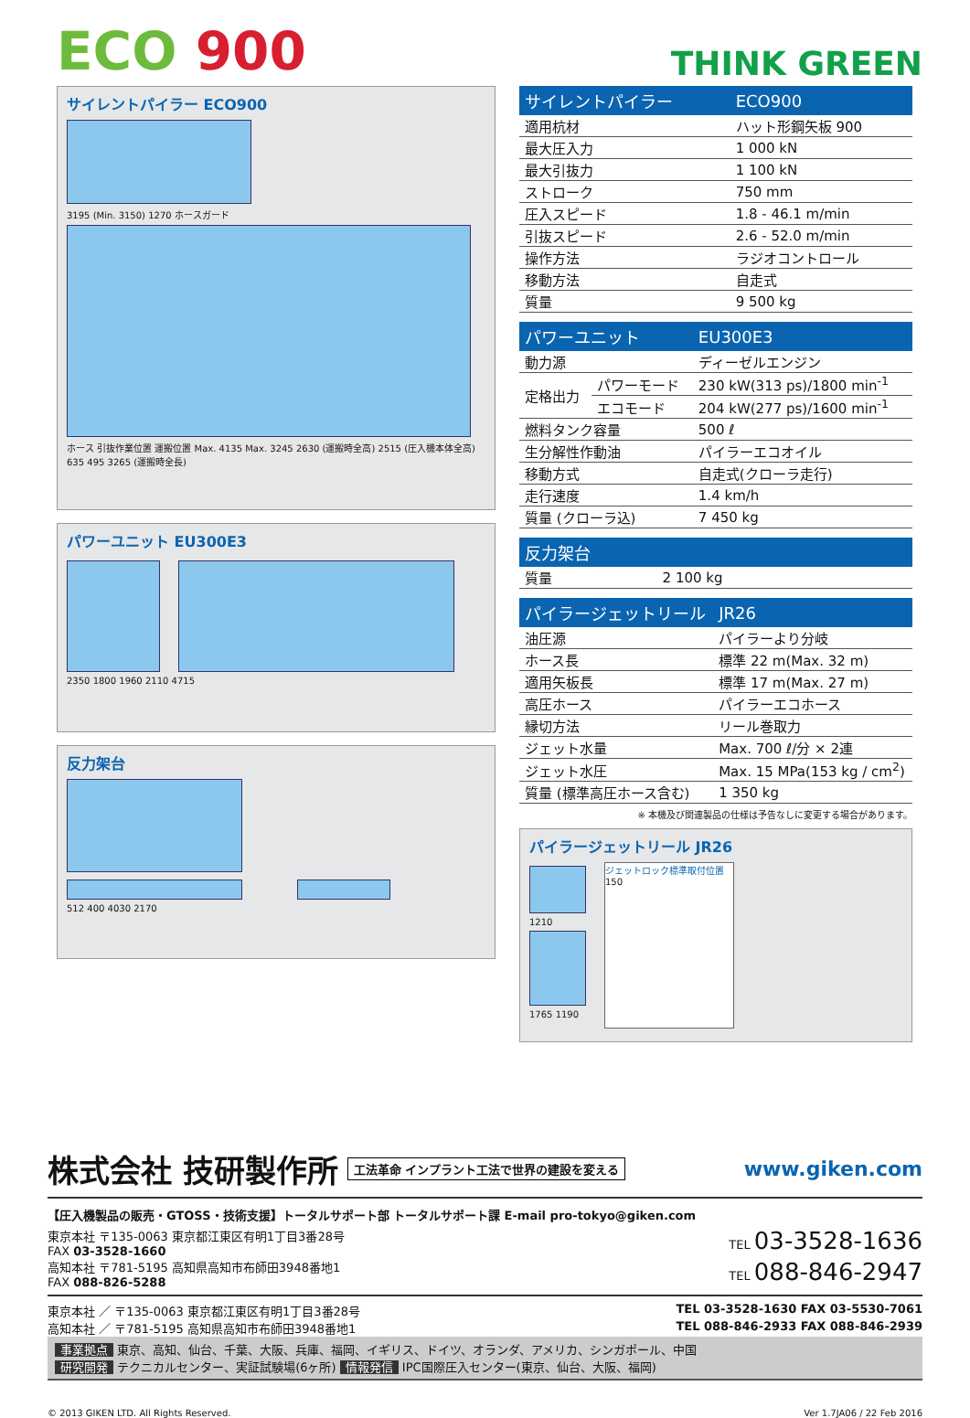ECO 900
THINK GREEN
サイレントパイラー ECO900
3195 (Min. 3150) 1270 ホースガード
ホース 引抜作業位置 運搬位置 Max. 4135 Max. 3245 2630 (運搬時全高) 2515 (圧入機本体全高) 635 495 3265 (運搬時全長)
パワーユニット EU300E3
2350 1800 1960 2110 4715
反力架台
512 400 4030 2170
| サイレントパイラー | ECO900 |
| --- | --- |
| 適用杭材 | ハット形鋼矢板 900 |
| 最大圧入力 | 1 000 kN |
| 最大引抜力 | 1 100 kN |
| ストローク | 750 mm |
| 圧入スピード | 1.8 - 46.1 m/min |
| 引抜スピード | 2.6 - 52.0 m/min |
| 操作方法 | ラジオコントロール |
| 移動方法 | 自走式 |
| 質量 | 9 500 kg |
| パワーユニット | | EU300E3 |
| --- | --- | --- |
| 動力源 | | ディーゼルエンジン |
| 定格出力 | パワーモード | 230 kW(313 ps)/1800 min<sup>-1</sup> |
| | エコモード | 204 kW(277 ps)/1600 min<sup>-1</sup> |
| 燃料タンク容量 | | 500 ℓ |
| 生分解性作動油 | | パイラーエコオイル |
| 移動方式 | | 自走式(クローラ走行) |
| 走行速度 | | 1.4 km/h |
| 質量 (クローラ込) | | 7 450 kg |
| 反力架台 | |
| --- | --- |
| 質量 | 2 100 kg |
| パイラージェットリール | JR26 |
| --- | --- |
| 油圧源 | パイラーより分岐 |
| ホース長 | 標準 22 m(Max. 32 m) |
| 適用矢板長 | 標準 17 m(Max. 27 m) |
| 高圧ホース | パイラーエコホース |
| 縁切方法 | リール巻取力 |
| ジェット水量 | Max. 700 ℓ/分 × 2連 |
| ジェット水圧 | Max. 15 MPa(153 kg / cm<sup>2</sup>) |
| 質量 (標準高圧ホース含む) | 1 350 kg |
※ 本機及び関連製品の仕様は予告なしに変更する場合があります。
パイラージェットリール JR26
1210
1765 1190
ジェットロック標準取付位置
150
株式会社 技研製作所 工法革命 インプラント工法で世界の建設を変える www.giken.com
【圧入機製品の販売・GTOSS・技術支援】トータルサポート部 トータルサポート課 E-mail pro-tokyo@giken.com
東京本社 〒135-0063 東京都江東区有明1丁目3番28号
FAX 03-3528-1660 TEL 03-3528-1636
高知本社 〒781-5195 高知県高知市布師田3948番地1
FAX 088-826-5288 TEL 088-846-2947
東京本社 ／ 〒135-0063 東京都江東区有明1丁目3番28号 TEL 03-3528-1630 FAX 03-5530-7061
高知本社 ／ 〒781-5195 高知県高知市布師田3948番地1 TEL 088-846-2933 FAX 088-846-2939
事業拠点 東京、高知、仙台、千葉、大阪、兵庫、福岡、イギリス、ドイツ、オランダ、アメリカ、シンガポール、中国
研究開発 テクニカルセンター、実証試験場(6ヶ所) 情報発信 IPC国際圧入センター(東京、仙台、大阪、福岡)
© 2013 GIKEN LTD. All Rights Reserved. Ver 1.7JA06 / 22 Feb 2016